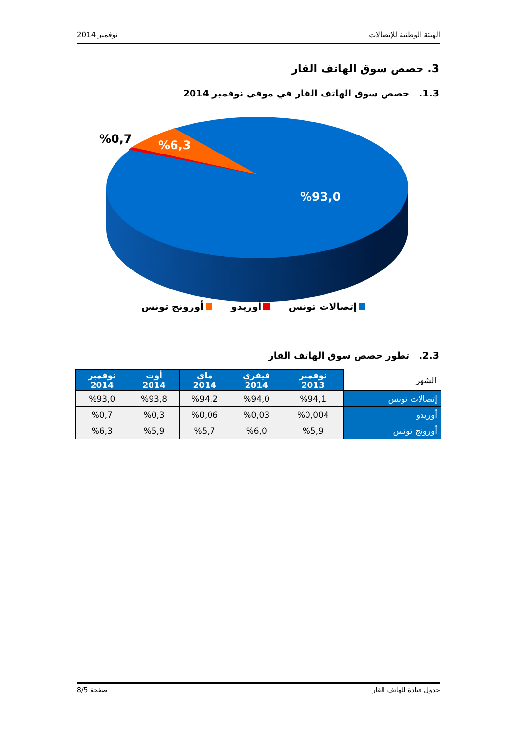الهيئة الوطنية للإتصالات نوفمبر 2014
3. حصص سوق الهاتف القار
1.3. حصص سوق الهاتف القار في موفى نوفمبر 2014
%0,7
%6,3
%93,0
إتصالات تونس أوريدو أورونج تونس
2.3. تطور حصص سوق الهاتف القار
| الشهر | نوفمبر 2013 | فيفري 2014 | ماي 2014 | أوت 2014 | نوفمبر 2014 |
| إتصالات تونس | %94,1 | %94,0 | %94,2 | %93,8 | %93,0 |
| أوريدو | %0,004 | %0,03 | %0,06 | %0,3 | %0,7 |
| أورونج تونس | %5,9 | %6,0 | %5,7 | %5,9 | %6,3 |
جدول قيادة للهاتف القار صفحة 8/5